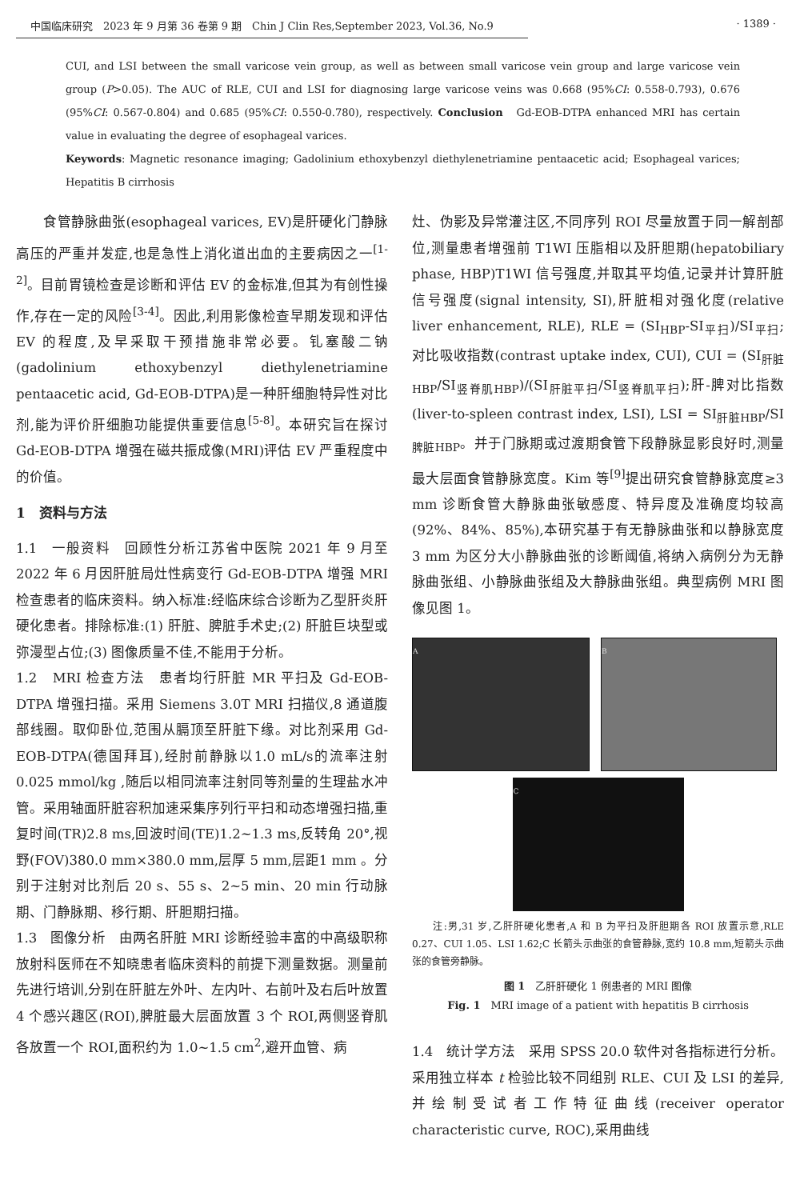中国临床研究　2023 年 9 月第 36 卷第 9 期　Chin J Clin Res,September 2023, Vol.36, No.9 · 1389 ·
CUI, and LSI between the small varicose vein group, as well as between small varicose vein group and large varicose vein group (P>0.05). The AUC of RLE, CUI and LSI for diagnosing large varicose veins was 0.668 (95%CI: 0.558-0.793), 0.676 (95%CI: 0.567-0.804) and 0.685 (95%CI: 0.550-0.780), respectively. Conclusion　Gd-EOB-DTPA enhanced MRI has certain value in evaluating the degree of esophageal varices.
Keywords: Magnetic resonance imaging; Gadolinium ethoxybenzyl diethylenetriamine pentaacetic acid; Esophageal varices; Hepatitis B cirrhosis
　　食管静脉曲张(esophageal varices, EV)是肝硬化门静脉高压的严重并发症,也是急性上消化道出血的主要病因之一<sup>[1-2]</sup>。目前胃镜检查是诊断和评估 EV 的金标准,但其为有创性操作,存在一定的风险<sup>[3-4]</sup>。因此,利用影像检查早期发现和评估 EV 的程度,及早采取干预措施非常必要。钆塞酸二钠(gadolinium ethoxybenzyl diethylenetriamine pentaacetic acid, Gd-EOB-DTPA)是一种肝细胞特异性对比剂,能为评价肝细胞功能提供重要信息<sup>[5-8]</sup>。本研究旨在探讨 Gd-EOB-DTPA 增强在磁共振成像(MRI)评估 EV 严重程度中的价值。
1　资料与方法
1.1　一般资料　回顾性分析江苏省中医院 2021 年 9 月至 2022 年 6 月因肝脏局灶性病变行 Gd-EOB-DTPA 增强 MRI 检查患者的临床资料。纳入标准:经临床综合诊断为乙型肝炎肝硬化患者。排除标准:(1) 肝脏、脾脏手术史;(2) 肝脏巨块型或弥漫型占位;(3) 图像质量不佳,不能用于分析。
1.2　MRI 检查方法　患者均行肝脏 MR 平扫及 Gd-EOB-DTPA 增强扫描。采用 Siemens 3.0T MRI 扫描仪,8 通道腹部线圈。取仰卧位,范围从膈顶至肝脏下缘。对比剂采用 Gd-EOB-DTPA(德国拜耳),经肘前静脉以1.0 mL/s的流率注射0.025 mmol/kg ,随后以相同流率注射同等剂量的生理盐水冲管。采用轴面肝脏容积加速采集序列行平扫和动态增强扫描,重复时间(TR)2.8 ms,回波时间(TE)1.2~1.3 ms,反转角 20°,视野(FOV)380.0 mm×380.0 mm,层厚 5 mm,层距1 mm 。分别于注射对比剂后 20 s、55 s、2~5 min、20 min 行动脉期、门静脉期、移行期、肝胆期扫描。
1.3　图像分析　由两名肝脏 MRI 诊断经验丰富的中高级职称放射科医师在不知晓患者临床资料的前提下测量数据。测量前先进行培训,分别在肝脏左外叶、左内叶、右前叶及右后叶放置 4 个感兴趣区(ROI),脾脏最大层面放置 3 个 ROI,两侧竖脊肌各放置一个 ROI,面积约为 1.0~1.5 cm<sup>2</sup>,避开血管、病
灶、伪影及异常灌注区,不同序列 ROI 尽量放置于同一解剖部位,测量患者增强前 T1WI 压脂相以及肝胆期(hepatobiliary phase, HBP)T1WI 信号强度,并取其平均值,记录并计算肝脏信号强度(signal intensity, SI),肝脏相对强化度(relative liver enhancement, RLE), RLE = (SI<sub>HBP</sub>-SI<sub>平扫</sub>)/SI<sub>平扫</sub>;对比吸收指数(contrast uptake index, CUI), CUI = (SI<sub>肝脏HBP</sub>/SI<sub>竖脊肌HBP</sub>)/(SI<sub>肝脏平扫</sub>/SI<sub>竖脊肌平扫</sub>);肝-脾对比指数(liver-to-spleen contrast index, LSI), LSI = SI<sub>肝脏HBP</sub>/SI<sub>脾脏HBP</sub>。并于门脉期或过渡期食管下段静脉显影良好时,测量最大层面食管静脉宽度。Kim 等<sup>[9]</sup>提出研究食管静脉宽度≥3 mm 诊断食管大静脉曲张敏感度、特异度及准确度均较高(92%、84%、85%),本研究基于有无静脉曲张和以静脉宽度 3 mm 为区分大小静脉曲张的诊断阈值,将纳入病例分为无静脉曲张组、小静脉曲张组及大静脉曲张组。典型病例 MRI 图像见图 1。
A B
C
　　注:男,31 岁,乙肝肝硬化患者,A 和 B 为平扫及肝胆期各 ROI 放置示意,RLE 0.27、CUI 1.05、LSI 1.62;C 长箭头示曲张的食管静脉,宽约 10.8 mm,短箭头示曲张的食管旁静脉。
图 1　乙肝肝硬化 1 例患者的 MRI 图像
Fig. 1　MRI image of a patient with hepatitis B cirrhosis
1.4　统计学方法　采用 SPSS 20.0 软件对各指标进行分析。采用独立样本 t 检验比较不同组别 RLE、CUI 及 LSI 的差异,并绘制受试者工作特征曲线(receiver operator characteristic curve, ROC),采用曲线